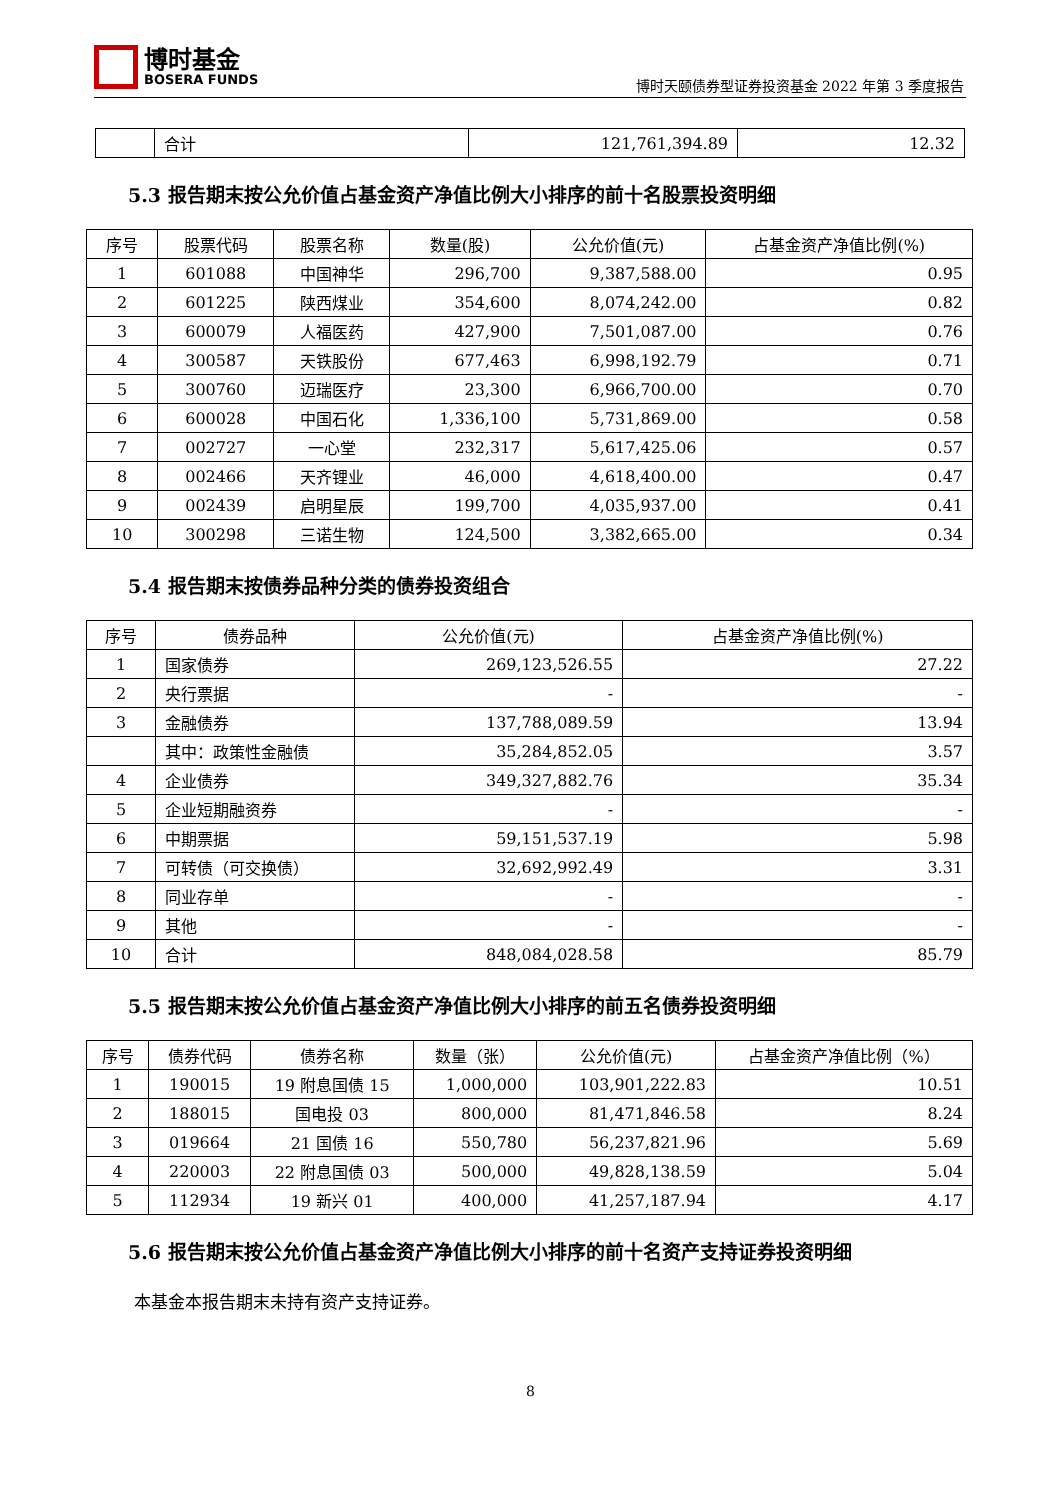博时基金
BOSERA FUNDS
博时天颐债券型证券投资基金 2022 年第 3 季度报告
| | 合计 | 121,761,394.89 | 12.32 |
5.3 报告期末按公允价值占基金资产净值比例大小排序的前十名股票投资明细
| 序号 | 股票代码 | 股票名称 | 数量(股) | 公允价值(元) | 占基金资产净值比例(%) |
| --- | --- | --- | --- | --- | --- |
| 1 | 601088 | 中国神华 | 296,700 | 9,387,588.00 | 0.95 |
| 2 | 601225 | 陕西煤业 | 354,600 | 8,074,242.00 | 0.82 |
| 3 | 600079 | 人福医药 | 427,900 | 7,501,087.00 | 0.76 |
| 4 | 300587 | 天铁股份 | 677,463 | 6,998,192.79 | 0.71 |
| 5 | 300760 | 迈瑞医疗 | 23,300 | 6,966,700.00 | 0.70 |
| 6 | 600028 | 中国石化 | 1,336,100 | 5,731,869.00 | 0.58 |
| 7 | 002727 | 一心堂 | 232,317 | 5,617,425.06 | 0.57 |
| 8 | 002466 | 天齐锂业 | 46,000 | 4,618,400.00 | 0.47 |
| 9 | 002439 | 启明星辰 | 199,700 | 4,035,937.00 | 0.41 |
| 10 | 300298 | 三诺生物 | 124,500 | 3,382,665.00 | 0.34 |
5.4 报告期末按债券品种分类的债券投资组合
| 序号 | 债券品种 | 公允价值(元) | 占基金资产净值比例(%) |
| --- | --- | --- | --- |
| 1 | 国家债券 | 269,123,526.55 | 27.22 |
| 2 | 央行票据 | - | - |
| 3 | 金融债券 | 137,788,089.59 | 13.94 |
| | 其中：政策性金融债 | 35,284,852.05 | 3.57 |
| 4 | 企业债券 | 349,327,882.76 | 35.34 |
| 5 | 企业短期融资券 | - | - |
| 6 | 中期票据 | 59,151,537.19 | 5.98 |
| 7 | 可转债（可交换债） | 32,692,992.49 | 3.31 |
| 8 | 同业存单 | - | - |
| 9 | 其他 | - | - |
| 10 | 合计 | 848,084,028.58 | 85.79 |
5.5 报告期末按公允价值占基金资产净值比例大小排序的前五名债券投资明细
| 序号 | 债券代码 | 债券名称 | 数量（张） | 公允价值(元) | 占基金资产净值比例（%） |
| --- | --- | --- | --- | --- | --- |
| 1 | 190015 | 19 附息国债 15 | 1,000,000 | 103,901,222.83 | 10.51 |
| 2 | 188015 | 国电投 03 | 800,000 | 81,471,846.58 | 8.24 |
| 3 | 019664 | 21 国债 16 | 550,780 | 56,237,821.96 | 5.69 |
| 4 | 220003 | 22 附息国债 03 | 500,000 | 49,828,138.59 | 5.04 |
| 5 | 112934 | 19 新兴 01 | 400,000 | 41,257,187.94 | 4.17 |
5.6 报告期末按公允价值占基金资产净值比例大小排序的前十名资产支持证券投资明细
本基金本报告期末未持有资产支持证券。
8